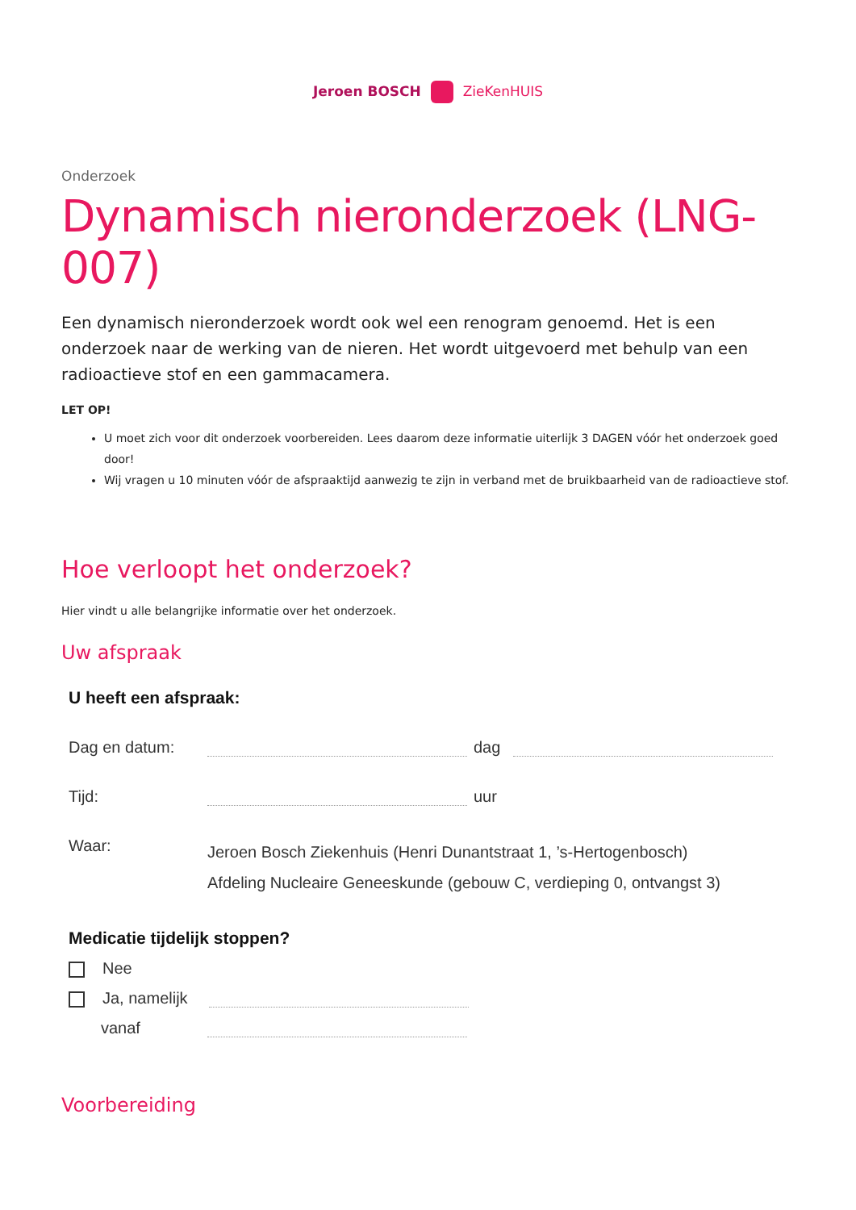Jeroen BOSCH ZieKenHUIS
Onderzoek
Dynamisch nieronderzoek (LNG-007)
Een dynamisch nieronderzoek wordt ook wel een renogram genoemd. Het is een onderzoek naar de werking van de nieren. Het wordt uitgevoerd met behulp van een radioactieve stof en een gammacamera.
LET OP!
U moet zich voor dit onderzoek voorbereiden. Lees daarom deze informatie uiterlijk 3 DAGEN vóór het onderzoek goed door!
Wij vragen u 10 minuten vóór de afspraaktijd aanwezig te zijn in verband met de bruikbaarheid van de radioactieve stof.
Hoe verloopt het onderzoek?
Hier vindt u alle belangrijke informatie over het onderzoek.
Uw afspraak
U heeft een afspraak:
Dag en datum: dag
Tijd: uur
Waar: Jeroen Bosch Ziekenhuis (Henri Dunantstraat 1, ’s-Hertogenbosch)
Afdeling Nucleaire Geneeskunde (gebouw C, verdieping 0, ontvangst 3)
Medicatie tijdelijk stoppen?
Nee
Ja, namelijk
vanaf
Voorbereiding